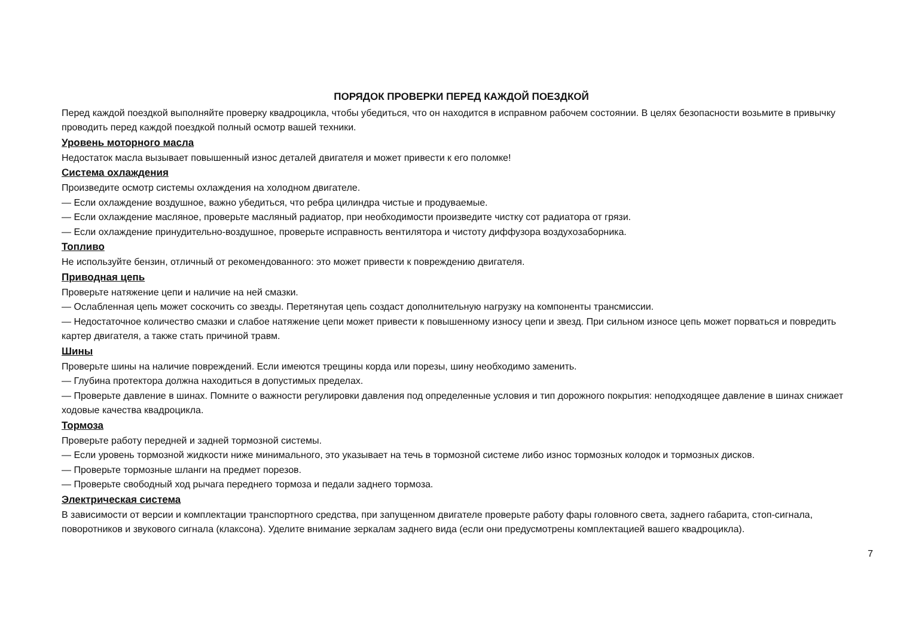ПОРЯДОК ПРОВЕРКИ ПЕРЕД КАЖДОЙ ПОЕЗДКОЙ
Перед каждой поездкой выполняйте проверку квадроцикла, чтобы убедиться, что он находится в исправном рабочем состоянии. В целях безопасности возьмите в привычку проводить перед каждой поездкой полный осмотр вашей техники.
Уровень моторного масла
Недостаток масла вызывает повышенный износ деталей двигателя и может привести к его поломке!
Система охлаждения
Произведите осмотр системы охлаждения на холодном двигателе.
— Если охлаждение воздушное, важно убедиться, что ребра цилиндра чистые и продуваемые.
— Если охлаждение масляное, проверьте масляный радиатор, при необходимости произведите чистку сот радиатора от грязи.
— Если охлаждение принудительно-воздушное, проверьте исправность вентилятора и чистоту диффузора воздухозаборника.
Топливо
Не используйте бензин, отличный от рекомендованного: это может привести к повреждению двигателя.
Приводная цепь
Проверьте натяжение цепи и наличие на ней смазки.
— Ослабленная цепь может соскочить со звезды. Перетянутая цепь создаст дополнительную нагрузку на компоненты трансмиссии.
— Недостаточное количество смазки и слабое натяжение цепи может привести к повышенному износу цепи и звезд. При сильном износе цепь может порваться и повредить картер двигателя, а также стать причиной травм.
Шины
Проверьте шины на наличие повреждений. Если имеются трещины корда или порезы, шину необходимо заменить.
— Глубина протектора должна находиться в допустимых пределах.
— Проверьте давление в шинах. Помните о важности регулировки давления под определенные условия и тип дорожного покрытия: неподходящее давление в шинах снижает ходовые качества квадроцикла.
Тормоза
Проверьте работу передней и задней тормозной системы.
— Если уровень тормозной жидкости ниже минимального, это указывает на течь в тормозной системе либо износ тормозных колодок и тормозных дисков.
— Проверьте тормозные шланги на предмет порезов.
— Проверьте свободный ход рычага переднего тормоза и педали заднего тормоза.
Электрическая система
В зависимости от версии и комплектации транспортного средства, при запущенном двигателе проверьте работу фары головного света, заднего габарита, стоп-сигнала, поворотников и звукового сигнала (клаксона). Уделите внимание зеркалам заднего вида (если они предусмотрены комплектацией вашего квадроцикла).
7